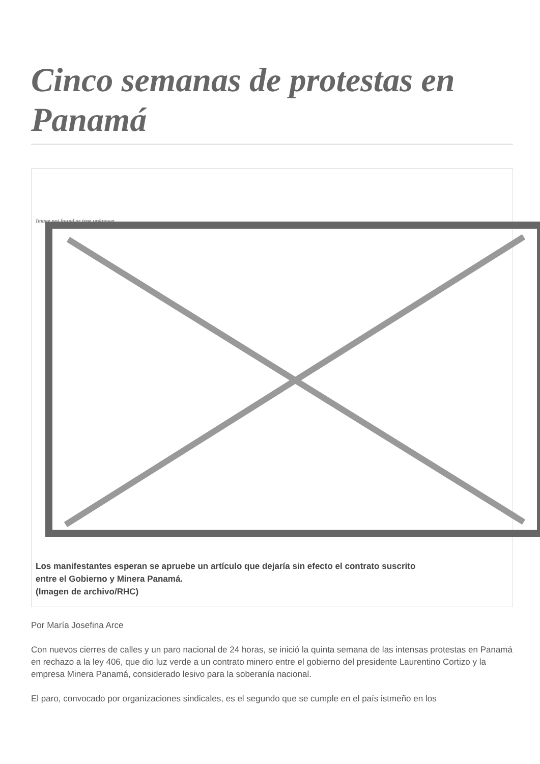Cinco semanas de protestas en Panamá
Image not found or type unknown
Los manifestantes esperan se apruebe un artículo que dejaría sin efecto el contrato suscrito
entre el Gobierno y Minera Panamá.
(Imagen de archivo/RHC)
Por María Josefina Arce
Con nuevos cierres de calles y un paro nacional de 24 horas, se inició la quinta semana de las intensas protestas en Panamá en rechazo a la ley 406, que dio luz verde a un contrato minero entre el gobierno del presidente Laurentino Cortizo y la empresa Minera Panamá, considerado lesivo para la soberanía nacional.
El paro, convocado por organizaciones sindicales, es el segundo que se cumple en el país istmeño en los